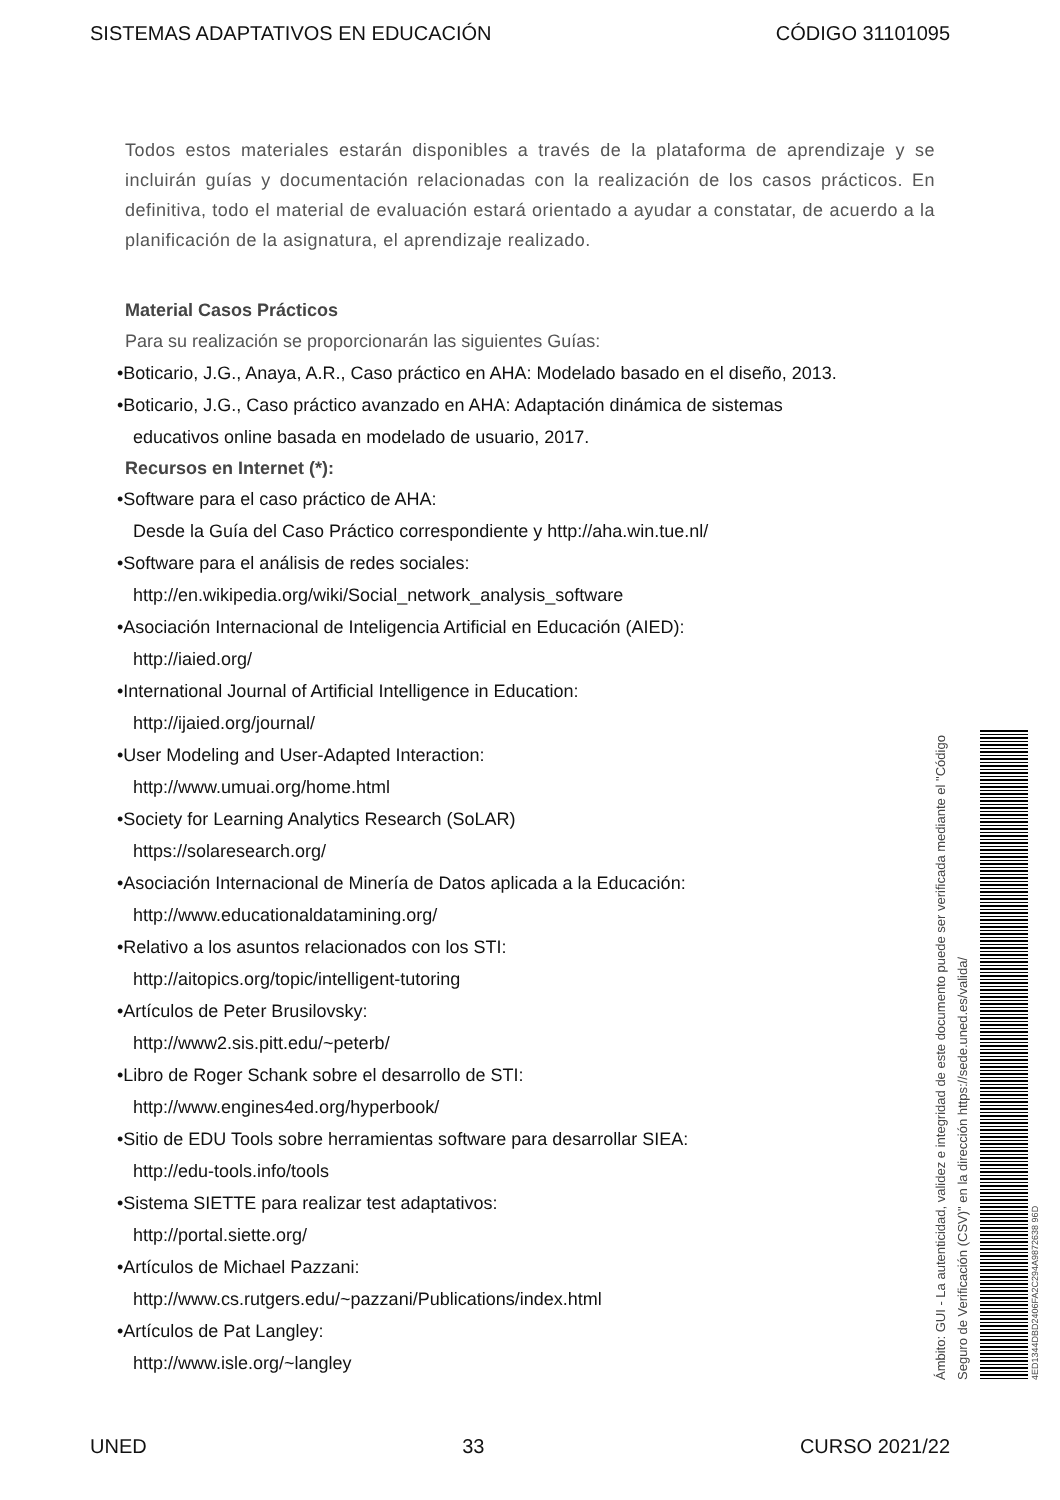SISTEMAS ADAPTATIVOS EN EDUCACIÓN CÓDIGO 31101095
Todos estos materiales estarán disponibles a través de la plataforma de aprendizaje y se incluirán guías y documentación relacionadas con la realización de los casos prácticos. En definitiva, todo el material de evaluación estará orientado a ayudar a constatar, de acuerdo a la planificación de la asignatura, el aprendizaje realizado.
Material Casos Prácticos
Para su realización se proporcionarán las siguientes Guías:
•Boticario, J.G., Anaya, A.R., Caso práctico en AHA: Modelado basado en el diseño, 2013.
•Boticario, J.G., Caso práctico avanzado en AHA: Adaptación dinámica de sistemas
educativos online basada en modelado de usuario, 2017.
Recursos en Internet (*):
•Software para el caso práctico de AHA:
Desde la Guía del Caso Práctico correspondiente y http://aha.win.tue.nl/
•Software para el análisis de redes sociales:
http://en.wikipedia.org/wiki/Social_network_analysis_software
•Asociación Internacional de Inteligencia Artificial en Educación (AIED):
http://iaied.org/
•International Journal of Artificial Intelligence in Education:
http://ijaied.org/journal/
•User Modeling and User-Adapted Interaction:
http://www.umuai.org/home.html
•Society for Learning Analytics Research (SoLAR)
https://solaresearch.org/
•Asociación Internacional de Minería de Datos aplicada a la Educación:
http://www.educationaldatamining.org/
•Relativo a los asuntos relacionados con los STI:
http://aitopics.org/topic/intelligent-tutoring
•Artículos de Peter Brusilovsky:
http://www2.sis.pitt.edu/~peterb/
•Libro de Roger Schank sobre el desarrollo de STI:
http://www.engines4ed.org/hyperbook/
•Sitio de EDU Tools sobre herramientas software para desarrollar SIEA:
http://edu-tools.info/tools
•Sistema SIETTE para realizar test adaptativos:
http://portal.siette.org/
•Artículos de Michael Pazzani:
http://www.cs.rutgers.edu/~pazzani/Publications/index.html
•Artículos de Pat Langley:
http://www.isle.org/~langley
Ámbito: GUI - La autenticidad, validez e integridad de este documento puede ser verificada mediante el "Código Seguro de Verificación (CSV)" en la dirección https://sede.uned.es/valida/
4ED1344DBD2406FA2C294A9872638 96D
UNED 33 CURSO 2021/22